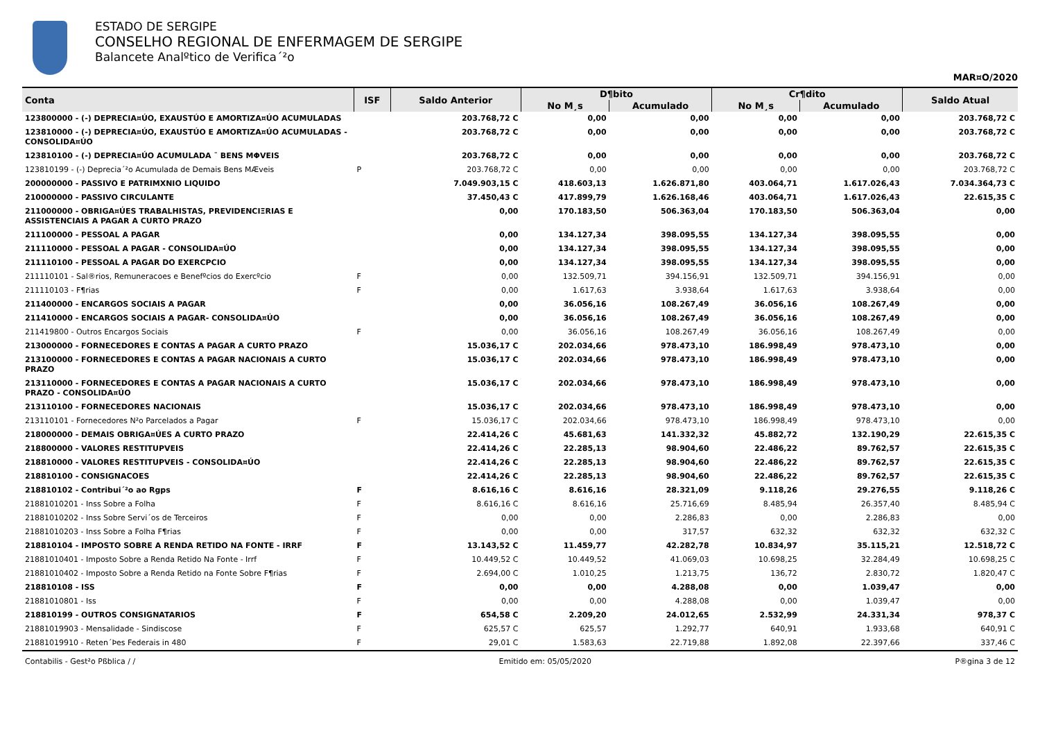ESTADO DE SERGIPE
CONSELHO REGIONAL DE ENFERMAGEM DE SERGIPE
Balancete Analºtico de Verifica´²o
MAR¤O/2020
| Conta | ISF | Saldo Anterior | D¶bito | | Cr¶dito | | Saldo Atual |
| --- | --- | --- | --- | --- | --- | --- | --- |
| | | | No M¸s | Acumulado | No M¸s | Acumulado | |
| 123800000 - (-) DEPRECIA¤ÚO, EXAUSTÚO E AMORTIZA¤ÚO ACUMULADAS | | 203.768,72 C | 0,00 | 0,00 | 0,00 | 0,00 | 203.768,72 C |
| 123810000 - (-) DEPRECIA¤ÚO, EXAUSTÚO E AMORTIZA¤ÚO ACUMULADAS - CONSOLIDA¤ÚO | | 203.768,72 C | 0,00 | 0,00 | 0,00 | 0,00 | 203.768,72 C |
| 123810100 - (-) DEPRECIA¤ÚO ACUMULADA ¯ BENS MΦVEIS | | 203.768,72 C | 0,00 | 0,00 | 0,00 | 0,00 | 203.768,72 C |
| 123810199 - (-) Deprecia´²o Acumulada de Demais Bens MÆveis | P | 203.768,72 C | 0,00 | 0,00 | 0,00 | 0,00 | 203.768,72 C |
| 200000000 - PASSIVO E PATRIMXNIO LIQUIDO | | 7.049.903,15 C | 418.603,13 | 1.626.871,80 | 403.064,71 | 1.617.026,43 | 7.034.364,73 C |
| 210000000 - PASSIVO CIRCULANTE | | 37.450,43 C | 417.899,79 | 1.626.168,46 | 403.064,71 | 1.617.026,43 | 22.615,35 C |
| 211000000 - OBRIGA¤ÚES TRABALHISTAS, PREVIDENCIΞRIAS E ASSISTENCIAIS A PAGAR A CURTO PRAZO | | 0,00 | 170.183,50 | 506.363,04 | 170.183,50 | 506.363,04 | 0,00 |
| 211100000 - PESSOAL A PAGAR | | 0,00 | 134.127,34 | 398.095,55 | 134.127,34 | 398.095,55 | 0,00 |
| 211110000 - PESSOAL A PAGAR - CONSOLIDA¤ÚO | | 0,00 | 134.127,34 | 398.095,55 | 134.127,34 | 398.095,55 | 0,00 |
| 211110100 - PESSOAL A PAGAR DO EXERCPCIO | | 0,00 | 134.127,34 | 398.095,55 | 134.127,34 | 398.095,55 | 0,00 |
| 211110101 - Sal®rios, Remuneracoes e Benefºcios do Exercºcio | F | 0,00 | 132.509,71 | 394.156,91 | 132.509,71 | 394.156,91 | 0,00 |
| 211110103 - F¶rias | F | 0,00 | 1.617,63 | 3.938,64 | 1.617,63 | 3.938,64 | 0,00 |
| 211400000 - ENCARGOS SOCIAIS A PAGAR | | 0,00 | 36.056,16 | 108.267,49 | 36.056,16 | 108.267,49 | 0,00 |
| 211410000 - ENCARGOS SOCIAIS A PAGAR- CONSOLIDA¤ÚO | | 0,00 | 36.056,16 | 108.267,49 | 36.056,16 | 108.267,49 | 0,00 |
| 211419800 - Outros Encargos Sociais | F | 0,00 | 36.056,16 | 108.267,49 | 36.056,16 | 108.267,49 | 0,00 |
| 213000000 - FORNECEDORES E CONTAS A PAGAR A CURTO PRAZO | | 15.036,17 C | 202.034,66 | 978.473,10 | 186.998,49 | 978.473,10 | 0,00 |
| 213100000 - FORNECEDORES E CONTAS A PAGAR NACIONAIS A CURTO PRAZO | | 15.036,17 C | 202.034,66 | 978.473,10 | 186.998,49 | 978.473,10 | 0,00 |
| 213110000 - FORNECEDORES E CONTAS A PAGAR NACIONAIS A CURTO PRAZO - CONSOLIDA¤ÚO | | 15.036,17 C | 202.034,66 | 978.473,10 | 186.998,49 | 978.473,10 | 0,00 |
| 213110100 - FORNECEDORES NACIONAIS | | 15.036,17 C | 202.034,66 | 978.473,10 | 186.998,49 | 978.473,10 | 0,00 |
| 213110101 - Fornecedores N²o Parcelados a Pagar | F | 15.036,17 C | 202.034,66 | 978.473,10 | 186.998,49 | 978.473,10 | 0,00 |
| 218000000 - DEMAIS OBRIGA¤ÚES A CURTO PRAZO | | 22.414,26 C | 45.681,63 | 141.332,32 | 45.882,72 | 132.190,29 | 22.615,35 C |
| 218800000 - VALORES RESTITUPVEIS | | 22.414,26 C | 22.285,13 | 98.904,60 | 22.486,22 | 89.762,57 | 22.615,35 C |
| 218810000 - VALORES RESTITUPVEIS - CONSOLIDA¤ÚO | | 22.414,26 C | 22.285,13 | 98.904,60 | 22.486,22 | 89.762,57 | 22.615,35 C |
| 218810100 - CONSIGNACOES | | 22.414,26 C | 22.285,13 | 98.904,60 | 22.486,22 | 89.762,57 | 22.615,35 C |
| 218810102 - Contribui´²o ao Rgps | F | 8.616,16 C | 8.616,16 | 28.321,09 | 9.118,26 | 29.276,55 | 9.118,26 C |
| 21881010201 - Inss Sobre a Folha | F | 8.616,16 C | 8.616,16 | 25.716,69 | 8.485,94 | 26.357,40 | 8.485,94 C |
| 21881010202 - Inss Sobre Servi´os de Terceiros | F | 0,00 | 0,00 | 2.286,83 | 0,00 | 2.286,83 | 0,00 |
| 21881010203 - Inss Sobre a Folha F¶rias | F | 0,00 | 0,00 | 317,57 | 632,32 | 632,32 | 632,32 C |
| 218810104 - IMPOSTO SOBRE A RENDA RETIDO NA FONTE - IRRF | F | 13.143,52 C | 11.459,77 | 42.282,78 | 10.834,97 | 35.115,21 | 12.518,72 C |
| 21881010401 - Imposto Sobre a Renda Retido Na Fonte - Irrf | F | 10.449,52 C | 10.449,52 | 41.069,03 | 10.698,25 | 32.284,49 | 10.698,25 C |
| 21881010402 - Imposto Sobre a Renda Retido na Fonte Sobre F¶rias | F | 2.694,00 C | 1.010,25 | 1.213,75 | 136,72 | 2.830,72 | 1.820,47 C |
| 218810108 - ISS | F | 0,00 | 0,00 | 4.288,08 | 0,00 | 1.039,47 | 0,00 |
| 21881010801 - Iss | F | 0,00 | 0,00 | 4.288,08 | 0,00 | 1.039,47 | 0,00 |
| 218810199 - OUTROS CONSIGNATARIOS | F | 654,58 C | 2.209,20 | 24.012,65 | 2.532,99 | 24.331,34 | 978,37 C |
| 21881019903 - Mensalidade - Sindiscose | F | 625,57 C | 625,57 | 1.292,77 | 640,91 | 1.933,68 | 640,91 C |
| 21881019910 - Reten´Þes Federais in 480 | F | 29,01 C | 1.583,63 | 22.719,88 | 1.892,08 | 22.397,66 | 337,46 C |
Contabilis - Gest²o Pßblica / / Emitido em: 05/05/2020 P®gina 3 de 12